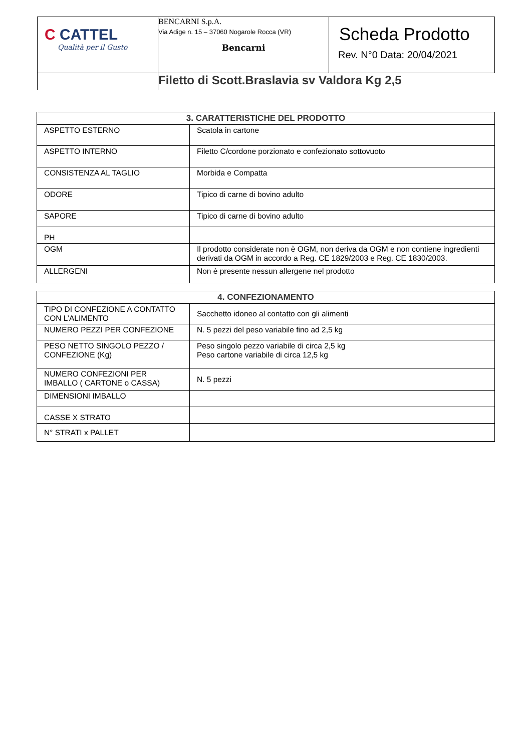| C CATTEL Qualità per il Gusto | BENCARNI S.p.A. Via Adige n. 15 – 37060 Nogarole Rocca (VR) Bencarni | Scheda Prodotto Rev. N°0 Data: 20/04/2021 |
| | Filetto di Scott.Braslavia sv Valdora Kg 2,5 | |
| 3. CARATTERISTICHE DEL PRODOTTO | |
| --- | --- |
| ASPETTO ESTERNO | Scatola in cartone |
| ASPETTO INTERNO | Filetto C/cordone porzionato e confezionato sottovuoto |
| CONSISTENZA AL TAGLIO | Morbida e Compatta |
| ODORE | Tipico di carne di bovino adulto |
| SAPORE | Tipico di carne di bovino adulto |
| PH | |
| OGM | Il prodotto considerate non è OGM, non deriva da OGM e non contiene ingredienti derivati da OGM in accordo a Reg. CE 1829/2003 e Reg. CE 1830/2003. |
| ALLERGENI | Non è presente nessun allergene nel prodotto |
| 4. CONFEZIONAMENTO | |
| --- | --- |
| TIPO DI CONFEZIONE A CONTATTO CON L’ALIMENTO | Sacchetto idoneo al contatto con gli alimenti |
| NUMERO PEZZI PER CONFEZIONE | N. 5 pezzi del peso variabile fino ad 2,5 kg |
| PESO NETTO SINGOLO PEZZO / CONFEZIONE (Kg) | Peso singolo pezzo variabile di circa 2,5 kg Peso cartone variabile di circa 12,5 kg |
| NUMERO CONFEZIONI PER IMBALLO ( CARTONE o CASSA) | N. 5 pezzi |
| DIMENSIONI IMBALLO | |
| CASSE X STRATO | |
| N° STRATI x PALLET | |